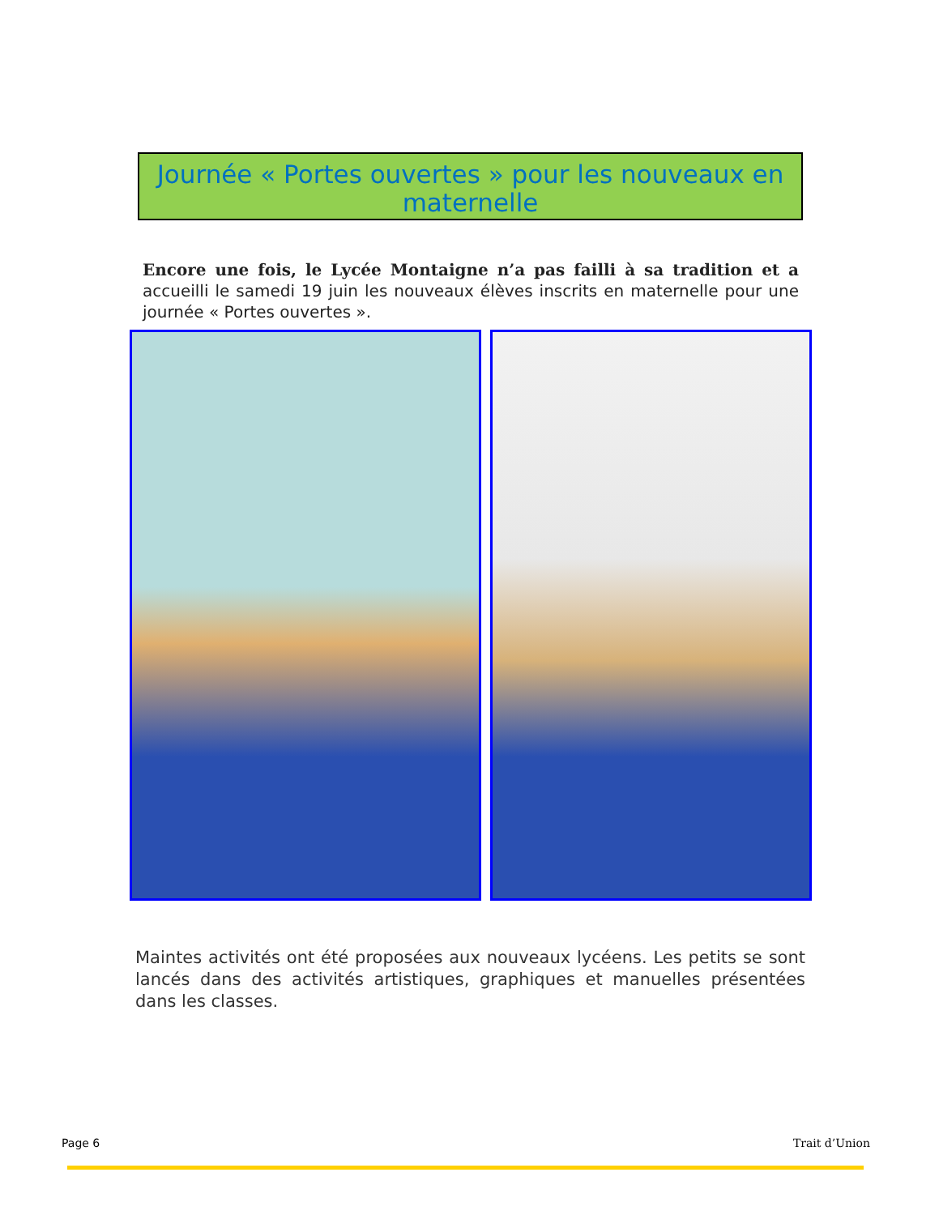Journée « Portes ouvertes » pour les nouveaux en maternelle
Encore une fois, le Lycée Montaigne n’a pas failli à sa tradition et a accueilli le samedi 19 juin les nouveaux élèves inscrits en maternelle pour une journée « Portes ouvertes ».
Maintes activités ont été proposées aux nouveaux lycéens. Les petits se sont lancés dans des activités artistiques, graphiques et manuelles présentées dans les classes.
Page 6 Trait d’Union